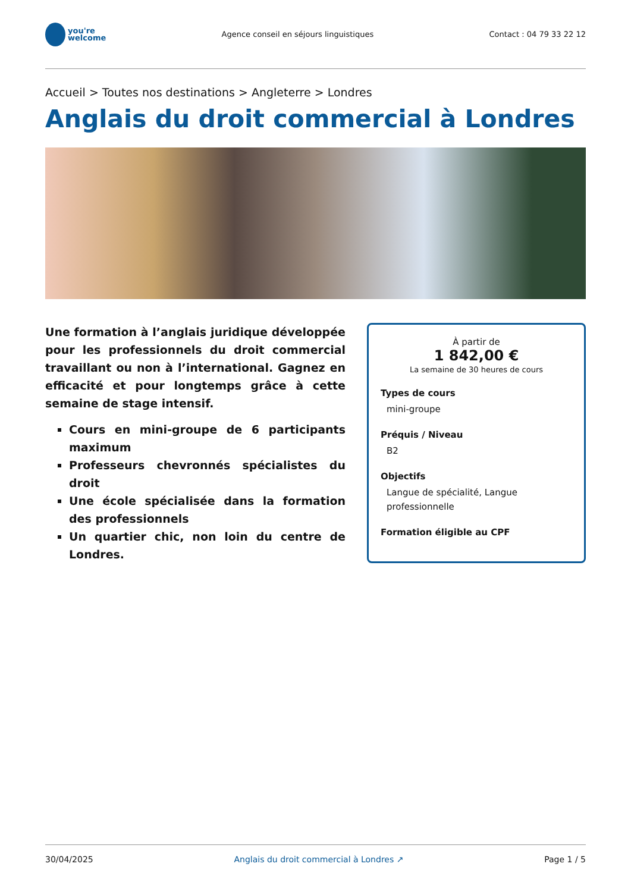you're
welcome
Agence conseil en séjours linguistiques
Contact : 04 79 33 22 12
Accueil > Toutes nos destinations > Angleterre > Londres
Anglais du droit commercial à Londres
Une formation à l’anglais juridique développée pour les professionnels du droit commercial travaillant ou non à l’international. Gagnez en efficacité et pour longtemps grâce à cette semaine de stage intensif.
Cours en mini-groupe de 6 participants maximum
Professeurs chevronnés spécialistes du droit
Une école spécialisée dans la formation des professionnels
Un quartier chic, non loin du centre de Londres.
À partir de
1 842,00 €
La semaine de 30 heures de cours
Types de cours
mini-groupe
Préquis / Niveau
B2
Objectifs
Langue de spécialité, Langue professionnelle
Formation éligible au CPF
30/04/2025 Anglais du droit commercial à Londres ↗ Page 1 / 5